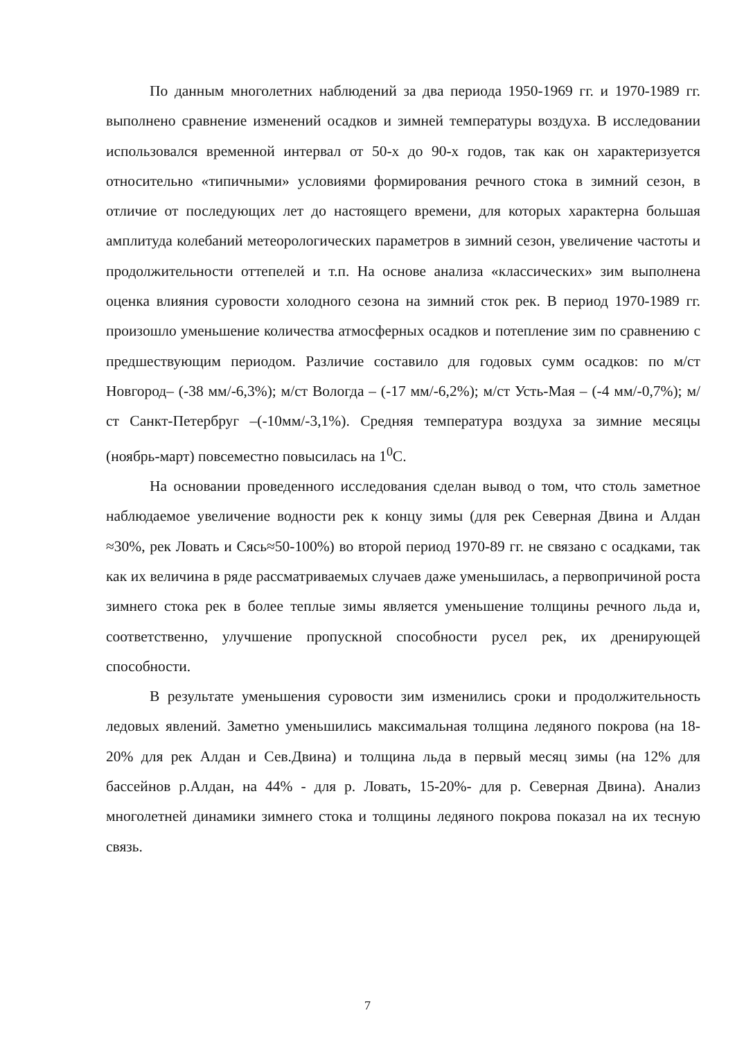По данным многолетних наблюдений за два периода 1950-1969 гг. и 1970-1989 гг. выполнено сравнение изменений осадков и зимней температуры воздуха. В исследовании использовался временной интервал от 50-х до 90-х годов, так как он характеризуется относительно «типичными» условиями формирования речного стока в зимний сезон, в отличие от последующих лет до настоящего времени, для которых характерна большая амплитуда колебаний метеорологических параметров в зимний сезон, увеличение частоты и продолжительности оттепелей и т.п. На основе анализа «классических» зим выполнена оценка влияния суровости холодного сезона на зимний сток рек. В период 1970-1989 гг. произошло уменьшение количества атмосферных осадков и потепление зим по сравнению с предшествующим периодом. Различие составило для годовых сумм осадков: по м/ст Новгород– (-38 мм/-6,3%); м/ст Вологда – (-17 мм/-6,2%); м/ст Усть-Мая – (-4 мм/-0,7%); м/ст Санкт-Петербруг –(-10мм/-3,1%). Средняя температура воздуха за зимние месяцы (ноябрь-март) повсеместно повысилась на 1<sup>0</sup>С.
На основании проведенного исследования сделан вывод о том, что столь заметное наблюдаемое увеличение водности рек к концу зимы (для рек Северная Двина и Алдан ≈30%, рек Ловать и Сясь≈50-100%) во второй период 1970-89 гг. не связано с осадками, так как их величина в ряде рассматриваемых случаев даже уменьшилась, а первопричиной роста зимнего стока рек в более теплые зимы является уменьшение толщины речного льда и, соответственно, улучшение пропускной способности русел рек, их дренирующей способности.
В результате уменьшения суровости зим изменились сроки и продолжительность ледовых явлений. Заметно уменьшились максимальная толщина ледяного покрова (на 18-20% для рек Алдан и Сев.Двина) и толщина льда в первый месяц зимы (на 12% для бассейнов р.Алдан, на 44% - для р. Ловать, 15-20%- для р. Северная Двина). Анализ многолетней динамики зимнего стока и толщины ледяного покрова показал на их тесную связь.
7